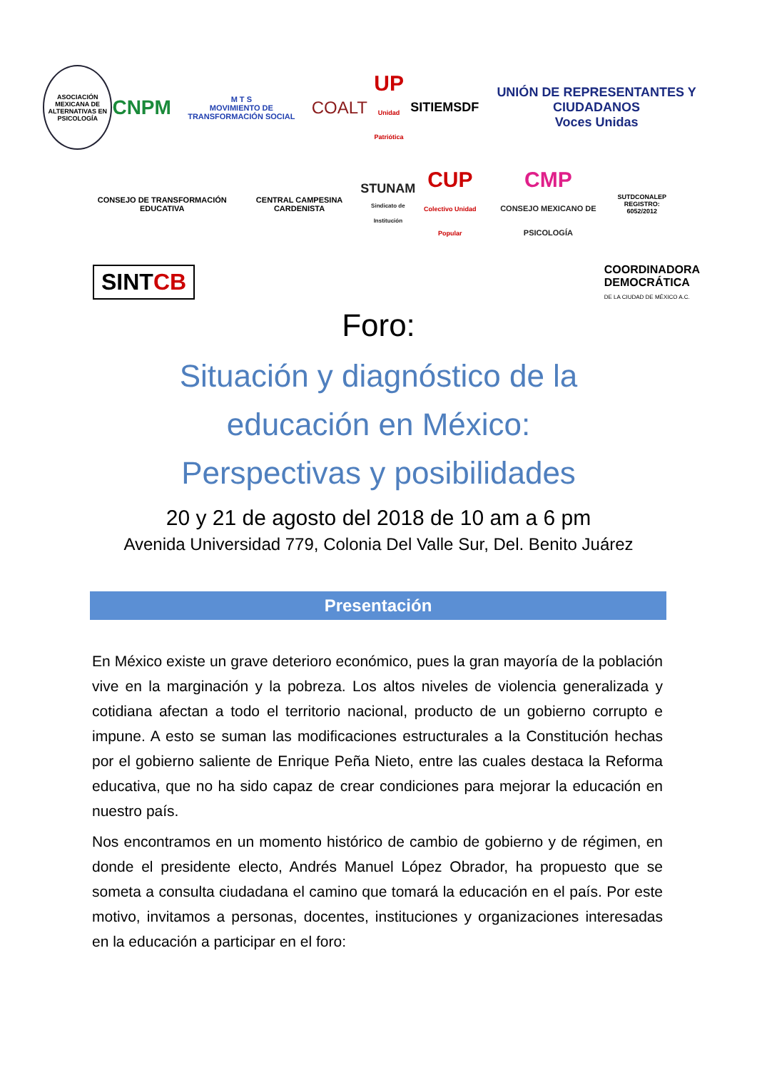ASOCIACIÓN MEXICANA DE ALTERNATIVAS EN PSICOLOGÍA
CNPM
M T S
MOVIMIENTO DE TRANSFORMACIÓN SOCIAL
COALT
UP
Unidad Patriótica
SITIEMSDF
UNIÓN DE REPRESENTANTES Y CIUDADANOS
Voces Unidas
CONSEJO DE TRANSFORMACIÓN EDUCATIVA
CENTRAL CAMPESINA CARDENISTA
STUNAM
Sindicato de Institución
CUP
Colectivo Unidad Popular
CMP
CONSEJO MEXICANO DE PSICOLOGÍA
SUTDCONALEP
REGISTRO: 6052/2012
SINTCB
COORDINADORA
DEMOCRÁTICA
DE LA CIUDAD DE MÉXICO A.C.
Foro:
Situación y diagnóstico de la
educación en México:
Perspectivas y posibilidades
20 y 21 de agosto del 2018 de 10 am a 6 pm
Avenida Universidad 779, Colonia Del Valle Sur, Del. Benito Juárez
Presentación
En México existe un grave deterioro económico, pues la gran mayoría de la población vive en la marginación y la pobreza. Los altos niveles de violencia generalizada y cotidiana afectan a todo el territorio nacional, producto de un gobierno corrupto e impune. A esto se suman las modificaciones estructurales a la Constitución hechas por el gobierno saliente de Enrique Peña Nieto, entre las cuales destaca la Reforma educativa, que no ha sido capaz de crear condiciones para mejorar la educación en nuestro país.
Nos encontramos en un momento histórico de cambio de gobierno y de régimen, en donde el presidente electo, Andrés Manuel López Obrador, ha propuesto que se someta a consulta ciudadana el camino que tomará la educación en el país. Por este motivo, invitamos a personas, docentes, instituciones y organizaciones interesadas en la educación a participar en el foro: